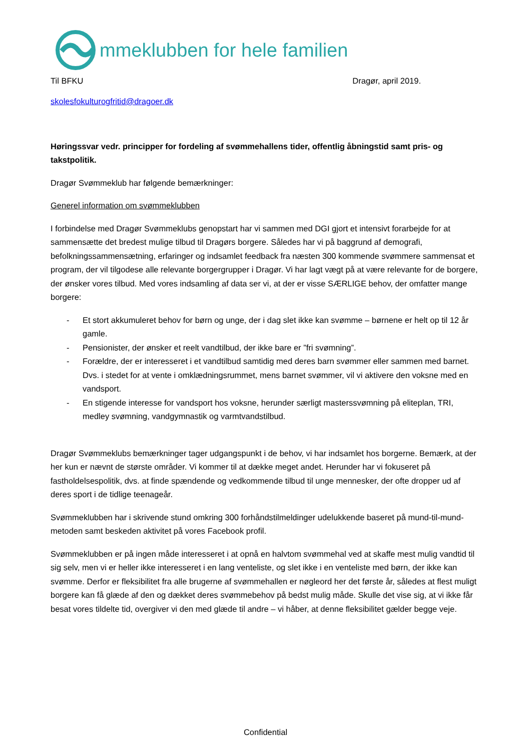mmeklubben for hele familien
Til BFKU Dragør, april 2019.
skolesfokulturogfritid@dragoer.dk
Høringssvar vedr. principper for fordeling af svømmehallens tider, offentlig åbningstid samt pris- og takstpolitik.
Dragør Svømmeklub har følgende bemærkninger:
Generel information om svømmeklubben
I forbindelse med Dragør Svømmeklubs genopstart har vi sammen med DGI gjort et intensivt forarbejde for at sammensætte det bredest mulige tilbud til Dragørs borgere. Således har vi på baggrund af demografi, befolkningssammensætning, erfaringer og indsamlet feedback fra næsten 300 kommende svømmere sammensat et program, der vil tilgodese alle relevante borgergrupper i Dragør. Vi har lagt vægt på at være relevante for de borgere, der ønsker vores tilbud. Med vores indsamling af data ser vi, at der er visse SÆRLIGE behov, der omfatter mange borgere:
- Et stort akkumuleret behov for børn og unge, der i dag slet ikke kan svømme – børnene er helt op til 12 år gamle.
- Pensionister, der ønsker et reelt vandtilbud, der ikke bare er ”fri svømning”.
- Forældre, der er interesseret i et vandtilbud samtidig med deres barn svømmer eller sammen med barnet. Dvs. i stedet for at vente i omklædningsrummet, mens barnet svømmer, vil vi aktivere den voksne med en vandsport.
- En stigende interesse for vandsport hos voksne, herunder særligt masterssvømning på eliteplan, TRI, medley svømning, vandgymnastik og varmtvandstilbud.
Dragør Svømmeklubs bemærkninger tager udgangspunkt i de behov, vi har indsamlet hos borgerne. Bemærk, at der her kun er nævnt de største områder. Vi kommer til at dække meget andet. Herunder har vi fokuseret på fastholdelsespolitik, dvs. at finde spændende og vedkommende tilbud til unge mennesker, der ofte dropper ud af deres sport i de tidlige teenageår.
Svømmeklubben har i skrivende stund omkring 300 forhåndstilmeldinger udelukkende baseret på mund-til-mund-metoden samt beskeden aktivitet på vores Facebook profil.
Svømmeklubben er på ingen måde interesseret i at opnå en halvtom svømmehal ved at skaffe mest mulig vandtid til sig selv, men vi er heller ikke interesseret i en lang venteliste, og slet ikke i en venteliste med børn, der ikke kan svømme. Derfor er fleksibilitet fra alle brugerne af svømmehallen er nøgleord her det første år, således at flest muligt borgere kan få glæde af den og dækket deres svømmebehov på bedst mulig måde. Skulle det vise sig, at vi ikke får besat vores tildelte tid, overgiver vi den med glæde til andre – vi håber, at denne fleksibilitet gælder begge veje.
Confidential